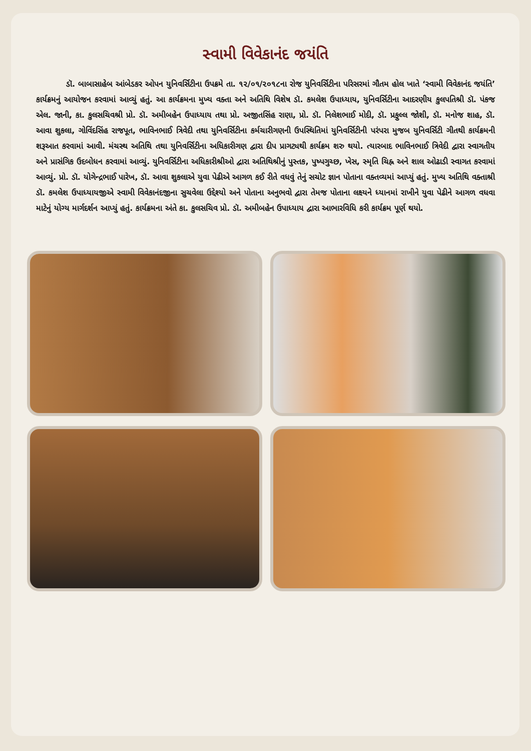સ્વામી વિવેકાનંદ જયંતિ
ડૉ. બાબાસાહેબ આંબેડકર ઓપન યુનિવર્સિટીના ઉપક્રમે તા. ૧૨/૦૧/૨૦૧૮ના રોજ યુનિવર્સિટીના પરિસરમાં ગૌતમ હોલ ખાતે ‘સ્વામી વિવેકાનંદ જયંતિ’ કાર્યક્રમનું આયોજન કરવામાં આવ્યું હતું. આ કાર્યક્રમના મુખ્ય વક્તા અને અતિથિ વિશેષ ડૉ. કમલેશ ઉપાધ્યાય, યુનિવર્સિટીના આદરણીય કુલપતિશ્રી ડૉ. પંકજ એલ. જાની, કા. કુલસચિવશ્રી પ્રો. ડૉ. અમીબહેન ઉપાધ્યાય તથા પ્રો. અજીતસિંહ રાણા, પ્રો. ડૉ. નિલેશભાઈ મોદી, ડૉ. પ્રફુલ્લ જોશી, ડૉ. મનોજ શાહ, ડૉ. આવા શુકલા, ગોવિંદસિંહ રાજપૂત, ભાવિનભાઈ ત્રિવેદી તથા યુનિવર્સિટીના કર્મચારીગણની ઉપસ્થિતિમાં યુનિવર્સિટીની પરંપરા મુજબ યુનિવર્સિટી ગીતથી કાર્યક્રમની શરૂઆત કરવામાં આવી. મંચસ્થ અતિથિ તથા યુનિવર્સિટીના અધિકારીગણ દ્વારા દીપ પ્રાગટ્યથી કાર્યક્રમ શરુ થયો. ત્યારબાદ ભાવિનભાઈ ત્રિવેદી દ્વારા સ્વાગતીય અને પ્રાસંગિક ઉદબોધન કરવામાં આવ્યું. યુનિવર્સિટીના અધિકારીશ્રીઓ દ્વારા અતિથિશ્રીનું પુસ્તક, પુષ્પગુચ્છ, ખેસ, સ્મૃતિ ચિહ્ન અને શાલ ઓઢાડી સ્વાગત કરવામાં આવ્યું. પ્રો. ડૉ. યોગેન્દ્રભાઈ પારેખ, ડૉ. આવા શુકલાએ યુવા પેઢીએ આગળ કઈ રીતે વધવું તેનું સચોટ જ્ઞાન પોતાના વક્તવ્યમાં આપ્યું હતું. મુખ્ય અતિથિ વક્તાશ્રી ડૉ. કમલેશ ઉપાધ્યાયજીએ સ્વામી વિવેકાનંદજીના સુચવેલા ઉદ્દેશ્યો અને પોતાના અનુભવો દ્વારા તેમજ પોતાના લક્ષ્યને ધ્યાનમાં રાખીને યુવા પેઢીને આગળ વધવા માટેનું યોગ્ય માર્ગદર્શન આપ્યું હતું. કાર્યક્રમના અંતે કા. કુલસચિવ પ્રો. ડૉ. અમીબહેન ઉપાધ્યાય દ્વારા આભારવિધિ કરી કાર્યક્રમ પૂર્ણ થયો.